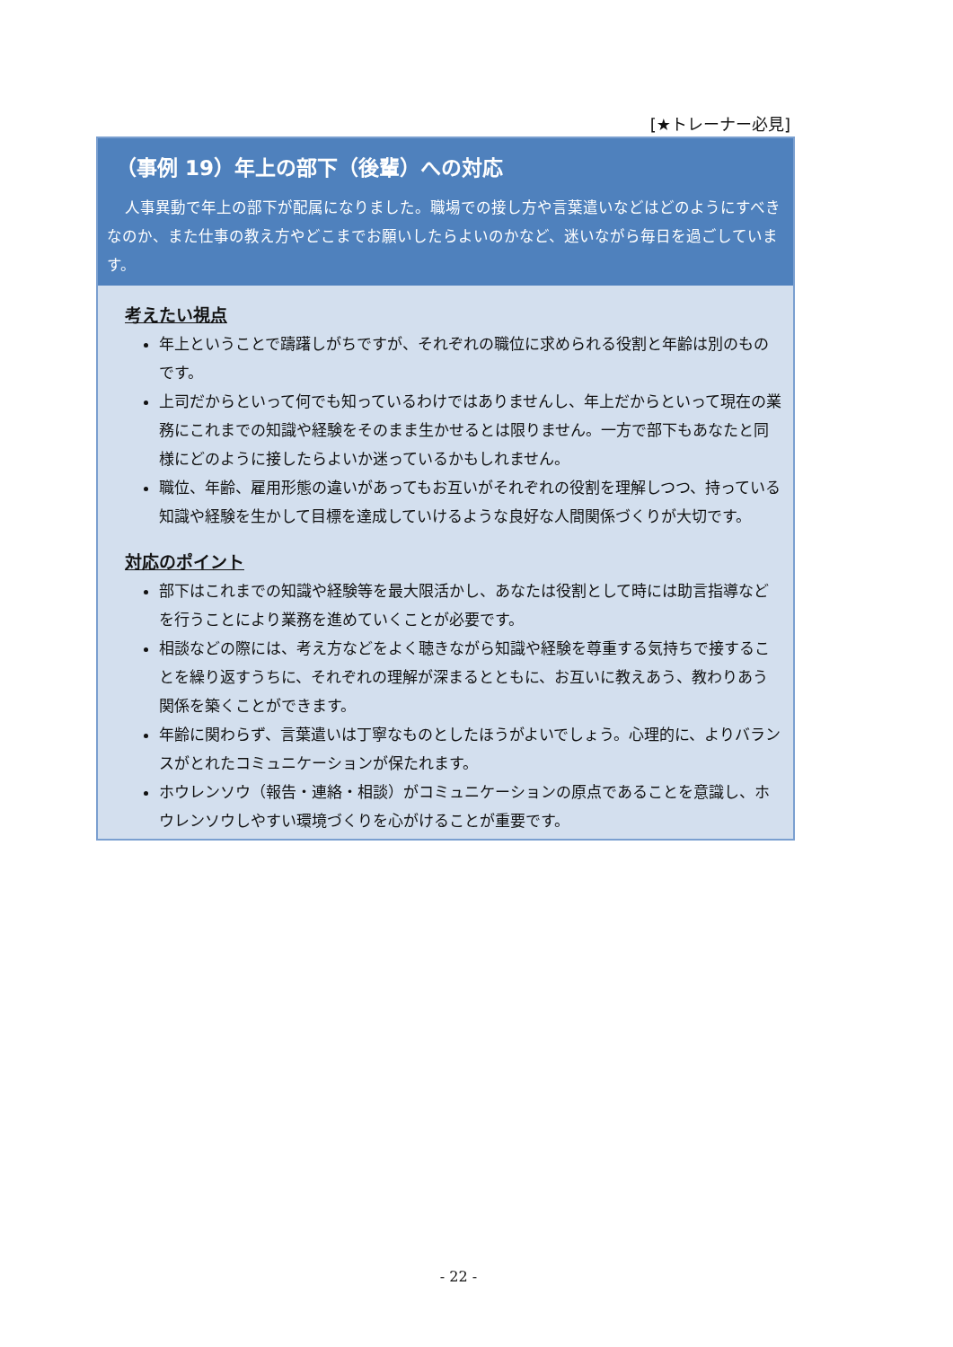[★トレーナー必見]
（事例 19）年上の部下（後輩）への対応
人事異動で年上の部下が配属になりました。職場での接し方や言葉遣いなどはどのようにすべきなのか、また仕事の教え方やどこまでお願いしたらよいのかなど、迷いながら毎日を過ごしています。
考えたい視点
年上ということで躊躇しがちですが、それぞれの職位に求められる役割と年齢は別のものです。
上司だからといって何でも知っているわけではありませんし、年上だからといって現在の業務にこれまでの知識や経験をそのまま生かせるとは限りません。一方で部下もあなたと同様にどのように接したらよいか迷っているかもしれません。
職位、年齢、雇用形態の違いがあってもお互いがそれぞれの役割を理解しつつ、持っている知識や経験を生かして目標を達成していけるような良好な人間関係づくりが大切です。
対応のポイント
部下はこれまでの知識や経験等を最大限活かし、あなたは役割として時には助言指導などを行うことにより業務を進めていくことが必要です。
相談などの際には、考え方などをよく聴きながら知識や経験を尊重する気持ちで接することを繰り返すうちに、それぞれの理解が深まるとともに、お互いに教えあう、教わりあう関係を築くことができます。
年齢に関わらず、言葉遣いは丁寧なものとしたほうがよいでしょう。心理的に、よりバランスがとれたコミュニケーションが保たれます。
ホウレンソウ（報告・連絡・相談）がコミュニケーションの原点であることを意識し、ホウレンソウしやすい環境づくりを心がけることが重要です。
- 22 -